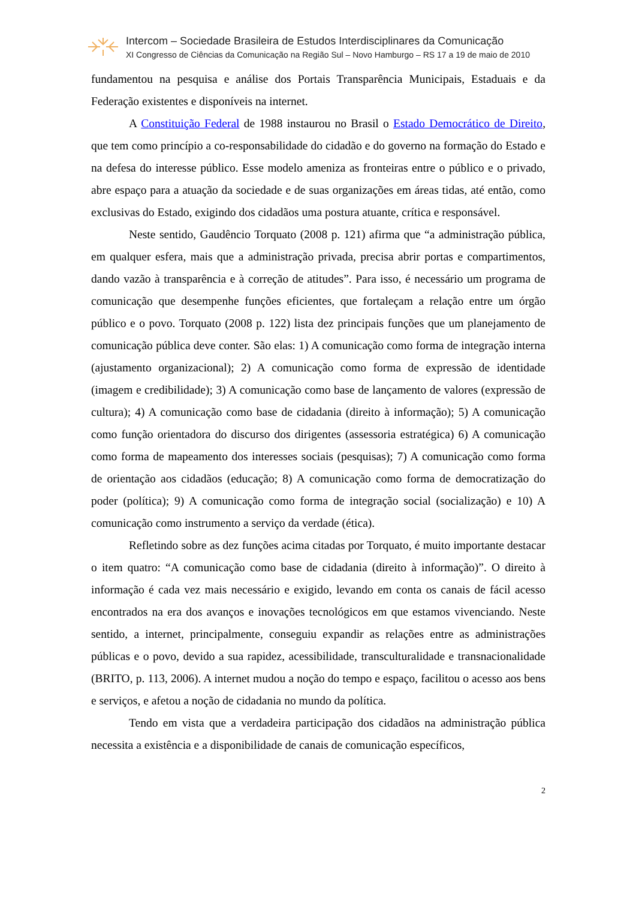Intercom – Sociedade Brasileira de Estudos Interdisciplinares da Comunicação
XI Congresso de Ciências da Comunicação na Região Sul – Novo Hamburgo – RS 17 a 19 de maio de 2010
fundamentou na pesquisa e análise dos Portais Transparência Municipais, Estaduais e da Federação existentes e disponíveis na internet.
A Constituição Federal de 1988 instaurou no Brasil o Estado Democrático de Direito, que tem como princípio a co-responsabilidade do cidadão e do governo na formação do Estado e na defesa do interesse público. Esse modelo ameniza as fronteiras entre o público e o privado, abre espaço para a atuação da sociedade e de suas organizações em áreas tidas, até então, como exclusivas do Estado, exigindo dos cidadãos uma postura atuante, crítica e responsável.
Neste sentido, Gaudêncio Torquato (2008 p. 121) afirma que “a administração pública, em qualquer esfera, mais que a administração privada, precisa abrir portas e compartimentos, dando vazão à transparência e à correção de atitudes”. Para isso, é necessário um programa de comunicação que desempenhe funções eficientes, que fortaleçam a relação entre um órgão público e o povo. Torquato (2008 p. 122) lista dez principais funções que um planejamento de comunicação pública deve conter. São elas: 1) A comunicação como forma de integração interna (ajustamento organizacional); 2) A comunicação como forma de expressão de identidade (imagem e credibilidade); 3) A comunicação como base de lançamento de valores (expressão de cultura); 4) A comunicação como base de cidadania (direito à informação); 5) A comunicação como função orientadora do discurso dos dirigentes (assessoria estratégica) 6) A comunicação como forma de mapeamento dos interesses sociais (pesquisas); 7) A comunicação como forma de orientação aos cidadãos (educação; 8) A comunicação como forma de democratização do poder (política); 9) A comunicação como forma de integração social (socialização) e 10) A comunicação como instrumento a serviço da verdade (ética).
Refletindo sobre as dez funções acima citadas por Torquato, é muito importante destacar o item quatro: “A comunicação como base de cidadania (direito à informação)”. O direito à informação é cada vez mais necessário e exigido, levando em conta os canais de fácil acesso encontrados na era dos avanços e inovações tecnológicos em que estamos vivenciando. Neste sentido, a internet, principalmente, conseguiu expandir as relações entre as administrações públicas e o povo, devido a sua rapidez, acessibilidade, transculturalidade e transnacionalidade (BRITO, p. 113, 2006). A internet mudou a noção do tempo e espaço, facilitou o acesso aos bens e serviços, e afetou a noção de cidadania no mundo da política.
Tendo em vista que a verdadeira participação dos cidadãos na administração pública necessita a existência e a disponibilidade de canais de comunicação específicos,
2